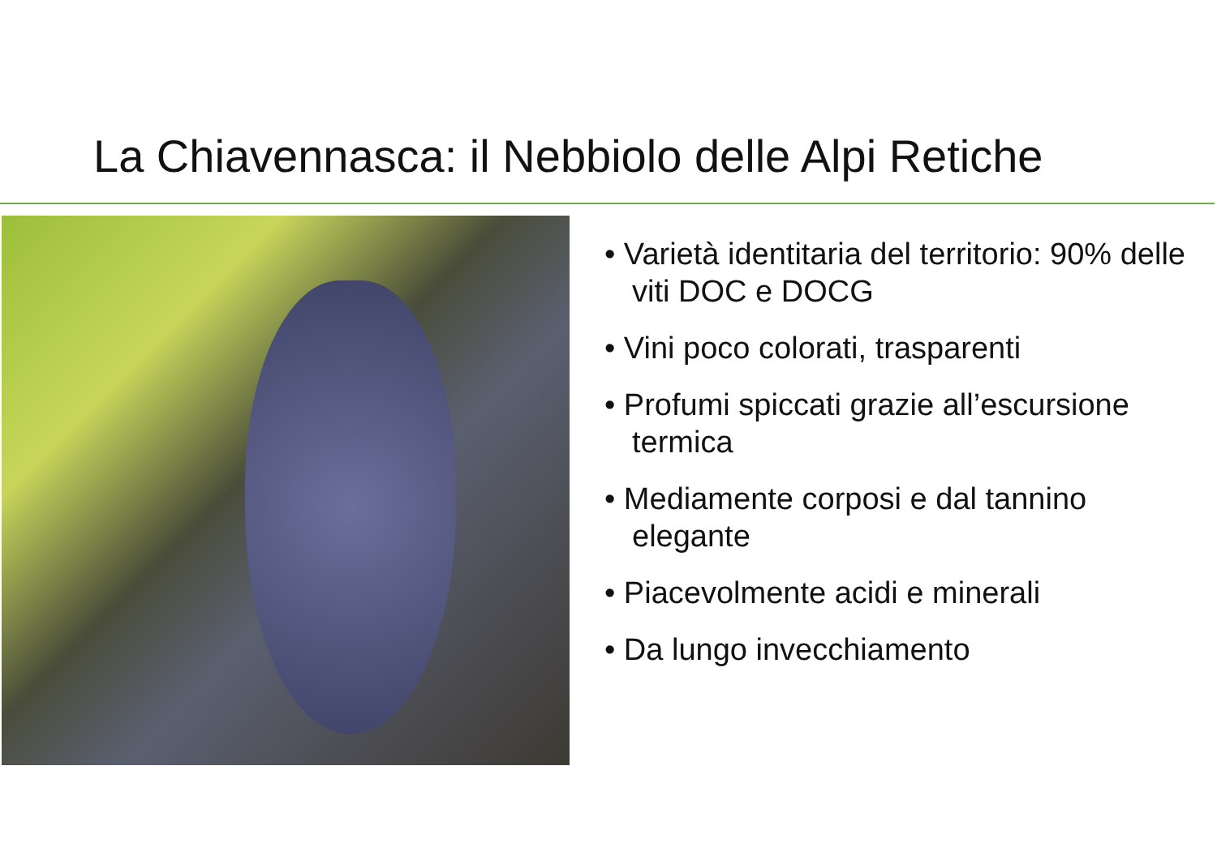La Chiavennasca: il Nebbiolo delle Alpi Retiche
• Varietà identitaria del territorio: 90% delle viti DOC e DOCG
• Vini poco colorati, trasparenti
• Profumi spiccati grazie all’escursione termica
• Mediamente corposi e dal tannino elegante
• Piacevolmente acidi e minerali
• Da lungo invecchiamento